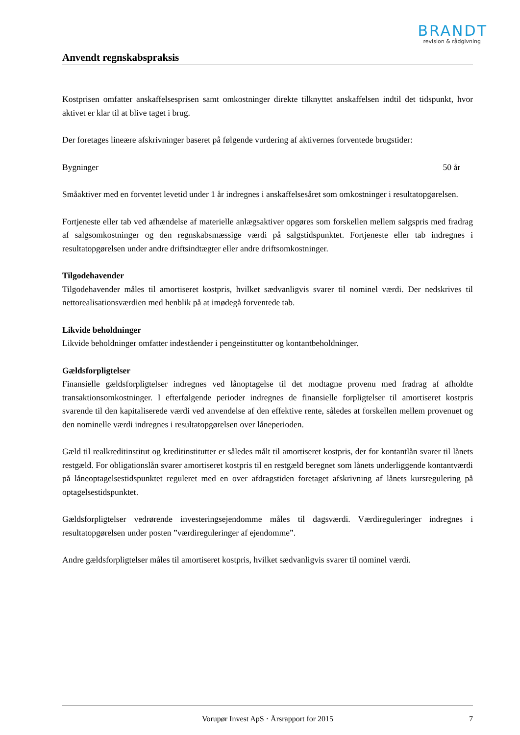BRANDT
revision & rådgivning
Anvendt regnskabspraksis
Kostprisen omfatter anskaffelsesprisen samt omkostninger direkte tilknyttet anskaffelsen indtil det tidspunkt, hvor aktivet er klar til at blive taget i brug.
Der foretages lineære afskrivninger baseret på følgende vurdering af aktivernes forventede brugstider:
Bygninger 50 år
Småaktiver med en forventet levetid under 1 år indregnes i anskaffelsesåret som omkostninger i resultatopgørelsen.
Fortjeneste eller tab ved afhændelse af materielle anlægsaktiver opgøres som forskellen mellem salgspris med fradrag af salgsomkostninger og den regnskabsmæssige værdi på salgstidspunktet. Fortjeneste eller tab indregnes i resultatopgørelsen under andre driftsindtægter eller andre driftsomkostninger.
Tilgodehavender
Tilgodehavender måles til amortiseret kostpris, hvilket sædvanligvis svarer til nominel værdi. Der nedskrives til nettorealisationsværdien med henblik på at imødegå forventede tab.
Likvide beholdninger
Likvide beholdninger omfatter indeståender i pengeinstitutter og kontantbeholdninger.
Gældsforpligtelser
Finansielle gældsforpligtelser indregnes ved lånoptagelse til det modtagne provenu med fradrag af afholdte transaktionsomkostninger. I efterfølgende perioder indregnes de finansielle forpligtelser til amortiseret kostpris svarende til den kapitaliserede værdi ved anvendelse af den effektive rente, således at forskellen mellem provenuet og den nominelle værdi indregnes i resultatopgørelsen over låneperioden.
Gæld til realkreditinstitut og kreditinstitutter er således målt til amortiseret kostpris, der for kontantlån svarer til lånets restgæld. For obligationslån svarer amortiseret kostpris til en restgæld beregnet som lånets underliggende kontantværdi på låneoptagelsestidspunktet reguleret med en over afdragstiden foretaget afskrivning af lånets kursregulering på optagelsestidspunktet.
Gældsforpligtelser vedrørende investeringsejendomme måles til dagsværdi. Værdireguleringer indregnes i resultatopgørelsen under posten ”værdireguleringer af ejendomme”.
Andre gældsforpligtelser måles til amortiseret kostpris, hvilket sædvanligvis svarer til nominel værdi.
Vorupør Invest ApS · Årsrapport for 2015 7